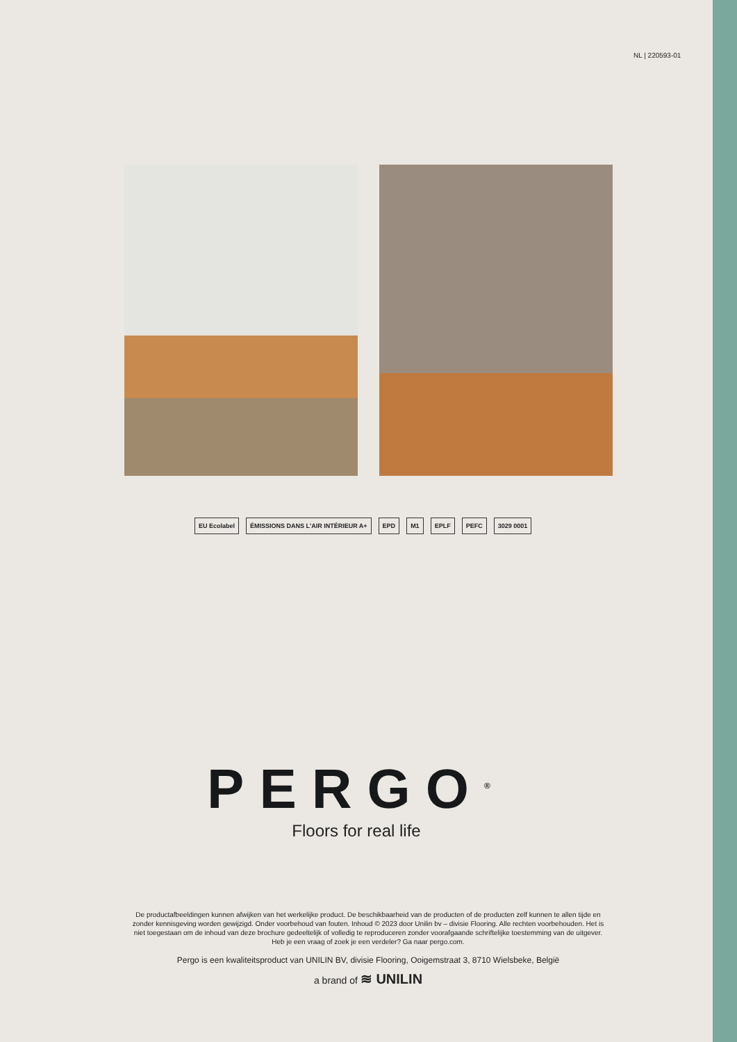NL | 220593-01
EU Ecolabel
ÉMISSIONS DANS L'AIR INTÉRIEUR A+
EPD M1 EPLF PEFC 3029 0001
PERGO<sup>®</sup>
Floors for real life
De productafbeeldingen kunnen afwijken van het werkelijke product. De beschikbaarheid van de producten of de producten zelf kunnen te allen tijde en zonder kennisgeving worden gewijzigd. Onder voorbehoud van fouten. Inhoud © 2023 door Unilin bv – divisie Flooring. Alle rechten voorbehouden. Het is niet toegestaan om de inhoud van deze brochure gedeeltelijk of volledig te reproduceren zonder voorafgaande schriftelijke toestemming van de uitgever. Heb je een vraag of zoek je een verdeler? Ga naar pergo.com.
Pergo is een kwaliteitsproduct van UNILIN BV, divisie Flooring, Ooigemstraat 3, 8710 Wielsbeke, België
a brand of ≋ UNILIN